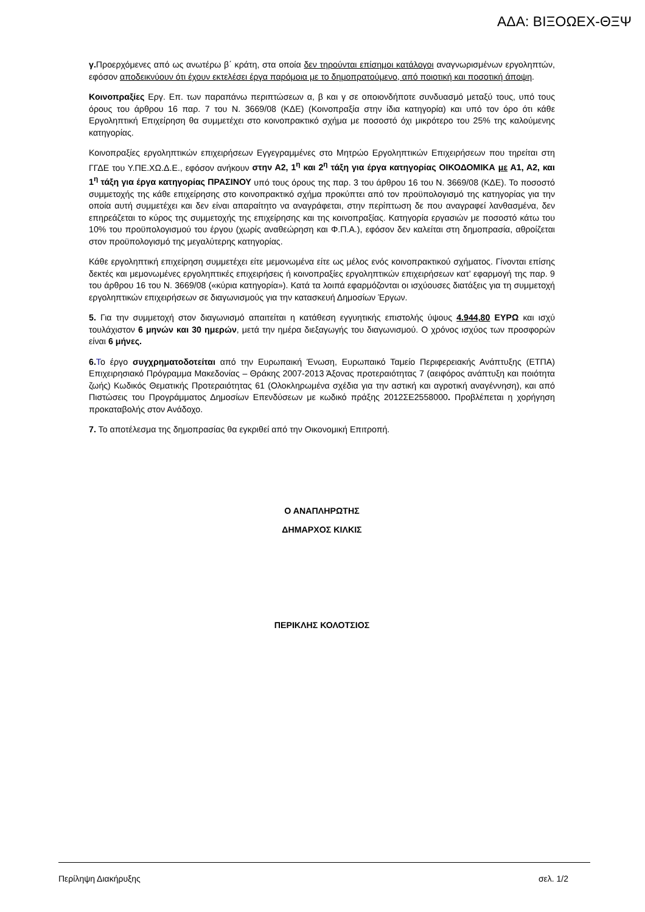ΑΔΑ: ΒΙΞΟΩΕΧ-ΘΞΨ
γ. Προερχόμενες από ως ανωτέρω β΄ κράτη, στα οποία δεν τηρούνται επίσημοι κατάλογοι αναγνωρισμένων εργοληπτών, εφόσον αποδεικνύουν ότι έχουν εκτελέσει έργα παρόμοια με το δημοπρατούμενο, από ποιοτική και ποσοτική άποψη.
Κοινοπραξίες Εργ. Επ. των παραπάνω περιπτώσεων α, β και γ σε οποιονδήποτε συνδυασμό μεταξύ τους, υπό τους όρους του άρθρου 16 παρ. 7 του Ν. 3669/08 (ΚΔΕ) (Κοινοπραξία στην ίδια κατηγορία) και υπό τον όρο ότι κάθε Εργοληπτική Επιχείρηση θα συμμετέχει στο κοινοπρακτικό σχήμα με ποσοστό όχι μικρότερο του 25% της καλούμενης κατηγορίας.
Κοινοπραξίες εργοληπτικών επιχειρήσεων Εγγεγραμμένες στο Μητρώο Εργοληπτικών Επιχειρήσεων που τηρείται στη ΓΓΔΕ του Υ.ΠΕ.ΧΩ.Δ.Ε., εφόσον ανήκουν στην Α2, 1<sup>η</sup> και 2<sup>η</sup> τάξη για έργα κατηγορίας ΟΙΚΟΔΟΜΙΚΑ με Α1, Α2, και 1<sup>η</sup> τάξη για έργα κατηγορίας ΠΡΑΣΙΝΟΥ υπό τους όρους της παρ. 3 του άρθρου 16 του Ν. 3669/08 (ΚΔΕ). Το ποσοστό συμμετοχής της κάθε επιχείρησης στο κοινοπρακτικό σχήμα προκύπτει από τον προϋπολογισμό της κατηγορίας για την οποία αυτή συμμετέχει και δεν είναι απαραίτητο να αναγράφεται, στην περίπτωση δε που αναγραφεί λανθασμένα, δεν επηρεάζεται το κύρος της συμμετοχής της επιχείρησης και της κοινοπραξίας. Κατηγορία εργασιών με ποσοστό κάτω του 10% του προϋπολογισμού του έργου (χωρίς αναθεώρηση και Φ.Π.Α.), εφόσον δεν καλείται στη δημοπρασία, αθροίζεται στον προϋπολογισμό της μεγαλύτερης κατηγορίας.
Κάθε εργοληπτική επιχείρηση συμμετέχει είτε μεμονωμένα είτε ως μέλος ενός κοινοπρακτικού σχήματος. Γίνονται επίσης δεκτές και μεμονωμένες εργοληπτικές επιχειρήσεις ή κοινοπραξίες εργοληπτικών επιχειρήσεων κατ’ εφαρμογή της παρ. 9 του άρθρου 16 του Ν. 3669/08 («κύρια κατηγορία»). Κατά τα λοιπά εφαρμόζονται οι ισχύουσες διατάξεις για τη συμμετοχή εργοληπτικών επιχειρήσεων σε διαγωνισμούς για την κατασκευή Δημοσίων Έργων.
5. Για την συμμετοχή στον διαγωνισμό απαιτείται η κατάθεση εγγυητικής επιστολής ύψους 4.944,80 ΕΥΡΩ και ισχύ τουλάχιστον 6 μηνών και 30 ημερών, μετά την ημέρα διεξαγωγής του διαγωνισμού. Ο χρόνος ισχύος των προσφορών είναι 6 μήνες.
6. Το έργο συγχρηματοδοτείται από την Ευρωπαική Ένωση, Ευρωπαικό Ταμείο Περιφερειακής Ανάπτυξης (ΕΤΠΑ) Επιχειρησιακό Πρόγραμμα Μακεδονίας – Θράκης 2007-2013 Άξονας προτεραιότητας 7 (αειφόρος ανάπτυξη και ποιότητα ζωής) Κωδικός Θεματικής Προτεραιότητας 61 (Ολοκληρωμένα σχέδια για την αστική και αγροτική αναγέννηση), και από Πιστώσεις του Προγράμματος Δημοσίων Επενδύσεων με κωδικό πράξης 2012ΣΕ2558000. Προβλέπεται η χορήγηση προκαταβολής στον Ανάδοχο.
7. Το αποτέλεσμα της δημοπρασίας θα εγκριθεί από την Οικονομική Επιτροπή.
Ο ΑΝΑΠΛΗΡΩΤΗΣ
ΔΗΜΑΡΧΟΣ ΚΙΛΚΙΣ
ΠΕΡΙΚΛΗΣ ΚΟΛΟΤΣΙΟΣ
Περίληψη Διακήρυξης σελ. 1/2